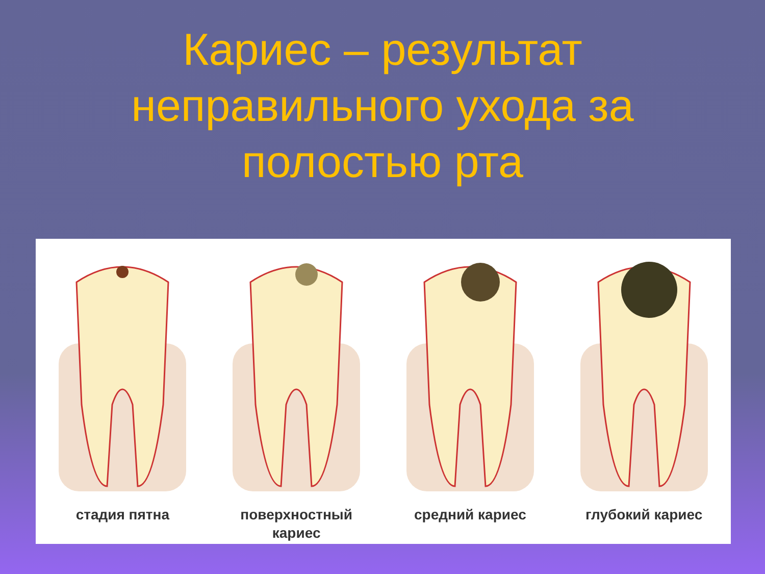Кариес – результат
неправильного ухода за
полостью рта
стадия пятна поверхностный
кариес
средний кариес глубокий кариес